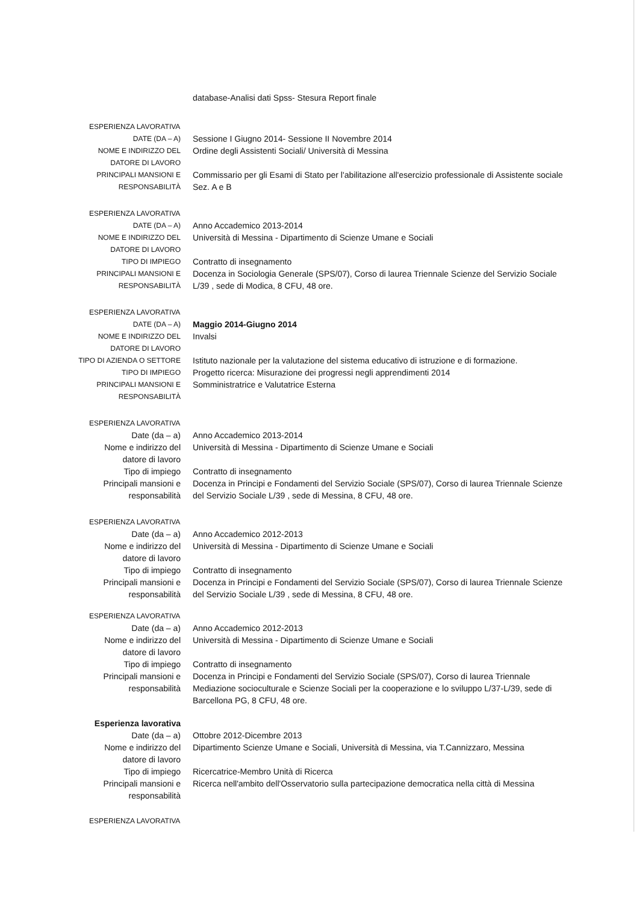database-Analisi dati Spss- Stesura Report finale
ESPERIENZA LAVORATIVA
DATE (DA – A)
Sessione I Giugno 2014- Sessione II Novembre 2014
NOME E INDIRIZZO DEL DATORE DI LAVORO
Ordine degli Assistenti Sociali/ Università di Messina
PRINCIPALI MANSIONI E RESPONSABILITÀ
Commissario per gli Esami di Stato per l'abilitazione all'esercizio professionale di Assistente sociale Sez. A e B
ESPERIENZA LAVORATIVA
DATE (DA – A)
Anno Accademico 2013-2014
NOME E INDIRIZZO DEL DATORE DI LAVORO
Università di Messina - Dipartimento di Scienze Umane e Sociali
TIPO DI IMPIEGO
Contratto di insegnamento
PRINCIPALI MANSIONI E RESPONSABILITÀ
Docenza in Sociologia Generale (SPS/07), Corso di laurea Triennale Scienze del Servizio Sociale L/39 , sede di Modica, 8 CFU, 48 ore.
ESPERIENZA LAVORATIVA
DATE (DA – A)
Maggio 2014-Giugno 2014
NOME E INDIRIZZO DEL DATORE DI LAVORO
Invalsi
TIPO DI AZIENDA O SETTORE
Istituto nazionale per la valutazione del sistema educativo di istruzione e di formazione.
TIPO DI IMPIEGO
Progetto ricerca: Misurazione dei progressi negli apprendimenti 2014
PRINCIPALI MANSIONI E RESPONSABILITÀ
Somministratrice e Valutatrice Esterna
ESPERIENZA LAVORATIVA
Date (da – a) Anno Accademico 2013-2014
Nome e indirizzo del datore di lavoro
Università di Messina - Dipartimento di Scienze Umane e Sociali
Tipo di impiego Contratto di insegnamento
Principali mansioni e responsabilità
Docenza in Principi e Fondamenti del Servizio Sociale (SPS/07), Corso di laurea Triennale Scienze del Servizio Sociale L/39 , sede di Messina, 8 CFU, 48 ore.
ESPERIENZA LAVORATIVA
Date (da – a) Anno Accademico 2012-2013
Nome e indirizzo del datore di lavoro
Università di Messina - Dipartimento di Scienze Umane e Sociali
Tipo di impiego Contratto di insegnamento
Principali mansioni e responsabilità
Docenza in Principi e Fondamenti del Servizio Sociale (SPS/07), Corso di laurea Triennale Scienze del Servizio Sociale L/39 , sede di Messina, 8 CFU, 48 ore.
ESPERIENZA LAVORATIVA
Date (da – a) Anno Accademico 2012-2013
Nome e indirizzo del datore di lavoro
Università di Messina - Dipartimento di Scienze Umane e Sociali
Tipo di impiego Contratto di insegnamento
Principali mansioni e responsabilità
Docenza in Principi e Fondamenti del Servizio Sociale (SPS/07), Corso di laurea Triennale Mediazione socioculturale e Scienze Sociali per la cooperazione e lo sviluppo L/37-L/39, sede di Barcellona PG, 8 CFU, 48 ore.
Esperienza lavorativa
Date (da – a) Ottobre 2012-Dicembre 2013
Nome e indirizzo del datore di lavoro
Dipartimento Scienze Umane e Sociali, Università di Messina, via T.Cannizzaro, Messina
Tipo di impiego Ricercatrice-Membro Unità di Ricerca
Principali mansioni e responsabilità
Ricerca nell'ambito dell'Osservatorio sulla partecipazione democratica nella città di Messina
ESPERIENZA LAVORATIVA